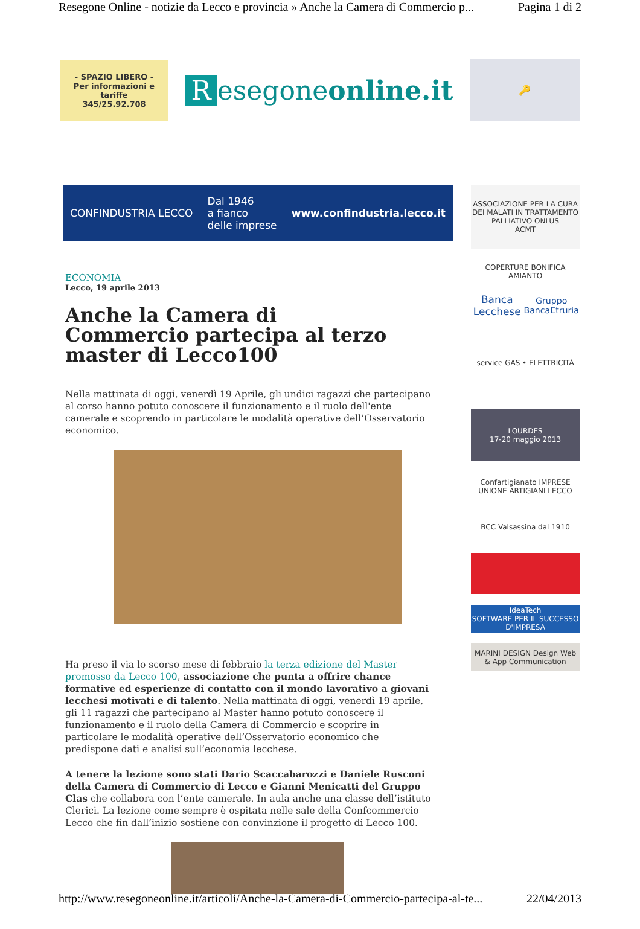Resegone Online - notizie da Lecco e provincia » Anche la Camera di Commercio p... Pagina 1 di 2
- SPAZIO LIBERO -
Per informazioni e tariffe
345/25.92.708
Resegoneonline.it
🔑
CONFINDUSTRIA LECCO Dal 1946
a fianco
delle imprese www.confindustria.lecco.it
ECONOMIA
Lecco, 19 aprile 2013
Anche la Camera di Commercio partecipa al terzo master di Lecco100
Nella mattinata di oggi, venerdì 19 Aprile, gli undici ragazzi che partecipano al corso hanno potuto conoscere il funzionamento e il ruolo dell'ente camerale e scoprendo in particolare le modalità operative dell’Osservatorio economico.
Ha preso il via lo scorso mese di febbraio la terza edizione del Master promosso da Lecco 100, associazione che punta a offrire chance formative ed esperienze di contatto con il mondo lavorativo a giovani lecchesi motivati e di talento. Nella mattinata di oggi, venerdì 19 aprile, gli 11 ragazzi che partecipano al Master hanno potuto conoscere il funzionamento e il ruolo della Camera di Commercio e scoprire in particolare le modalità operative dell’Osservatorio economico che predispone dati e analisi sull’economia lecchese.
A tenere la lezione sono stati Dario Scaccabarozzi e Daniele Rusconi della Camera di Commercio di Lecco e Gianni Menicatti del Gruppo Clas che collabora con l’ente camerale. In aula anche una classe dell’istituto Clerici. La lezione come sempre è ospitata nelle sale della Confcommercio Lecco che fin dall’inizio sostiene con convinzione il progetto di Lecco 100.
ASSOCIAZIONE PER LA CURA DEI MALATI IN TRATTAMENTO PALLIATIVO ONLUS
ACMT
COPERTURE BONIFICA AMIANTO
Banca Lecchese
Gruppo BancaEtruria
service GAS • ELETTRICITÀ
LOURDES
17-20 maggio 2013
Confartigianato IMPRESE
UNIONE ARTIGIANI LECCO
BCC Valsassina dal 1910
IdeaTech
SOFTWARE PER IL SUCCESSO D'IMPRESA
MARINI DESIGN Design Web & App Communication
http://www.resegoneonline.it/articoli/Anche-la-Camera-di-Commercio-partecipa-al-te... 22/04/2013